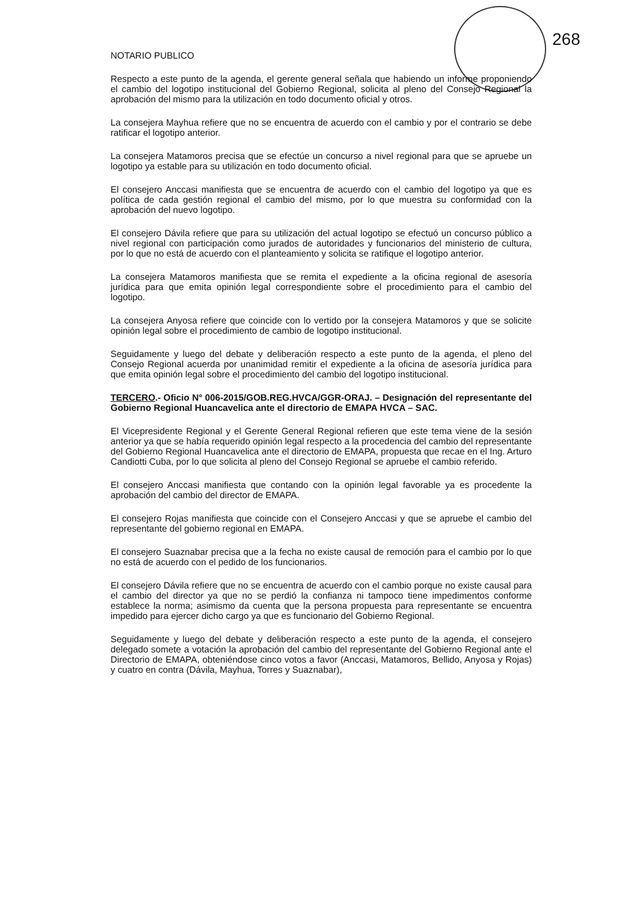268
NOTARIO PUBLICO
Respecto a este punto de la agenda, el gerente general señala que habiendo un informe proponiendo el cambio del logotipo institucional del Gobierno Regional, solicita al pleno del Consejo Regional la aprobación del mismo para la utilización en todo documento oficial y otros.
La consejera Mayhua refiere que no se encuentra de acuerdo con el cambio y por el contrario se debe ratificar el logotipo anterior.
La consejera Matamoros precisa que se efectúe un concurso a nivel regional para que se apruebe un logotipo ya estable para su utilización en todo documento oficial.
El consejero Anccasi manifiesta que se encuentra de acuerdo con el cambio del logotipo ya que es política de cada gestión regional el cambio del mismo, por lo que muestra su conformidad con la aprobación del nuevo logotipo.
El consejero Dávila refiere que para su utilización del actual logotipo se efectuó un concurso público a nivel regional con participación como jurados de autoridades y funcionarios del ministerio de cultura, por lo que no está de acuerdo con el planteamiento y solicita se ratifique el logotipo anterior.
La consejera Matamoros manifiesta que se remita el expediente a la oficina regional de asesoría jurídica para que emita opinión legal correspondiente sobre el procedimiento para el cambio del logotipo.
La consejera Anyosa refiere que coincide con lo vertido por la consejera Matamoros y que se solicite opinión legal sobre el procedimiento de cambio de logotipo institucional.
Seguidamente y luego del debate y deliberación respecto a este punto de la agenda, el pleno del Consejo Regional acuerda por unanimidad remitir el expediente a la oficina de asesoría jurídica para que emita opinión legal sobre el procedimiento del cambio del logotipo institucional.
TERCERO.- Oficio N° 006-2015/GOB.REG.HVCA/GGR-ORAJ. – Designación del representante del Gobierno Regional Huancavelica ante el directorio de EMAPA HVCA – SAC.
El Vicepresidente Regional y el Gerente General Regional refieren que este tema viene de la sesión anterior ya que se había requerido opinión legal respecto a la procedencia del cambio del representante del Gobierno Regional Huancavelica ante el directorio de EMAPA, propuesta que recae en el Ing. Arturo Candiotti Cuba, por lo que solicita al pleno del Consejo Regional se apruebe el cambio referido.
El consejero Anccasi manifiesta que contando con la opinión legal favorable ya es procedente la aprobación del cambio del director de EMAPA.
El consejero Rojas manifiesta que coincide con el Consejero Anccasi y que se apruebe el cambio del representante del gobierno regional en EMAPA.
El consejero Suaznabar precisa que a la fecha no existe causal de remoción para el cambio por lo que no está de acuerdo con el pedido de los funcionarios.
El consejero Dávila refiere que no se encuentra de acuerdo con el cambio porque no existe causal para el cambio del director ya que no se perdió la confianza ni tampoco tiene impedimentos conforme establece la norma; asimismo da cuenta que la persona propuesta para representante se encuentra impedido para ejercer dicho cargo ya que es funcionario del Gobierno Regional.
Seguidamente y luego del debate y deliberación respecto a este punto de la agenda, el consejero delegado somete a votación la aprobación del cambio del representante del Gobierno Regional ante el Directorio de EMAPA, obteniéndose cinco votos a favor (Anccasi, Matamoros, Bellido, Anyosa y Rojas) y cuatro en contra (Dávila, Mayhua, Torres y Suaznabar),